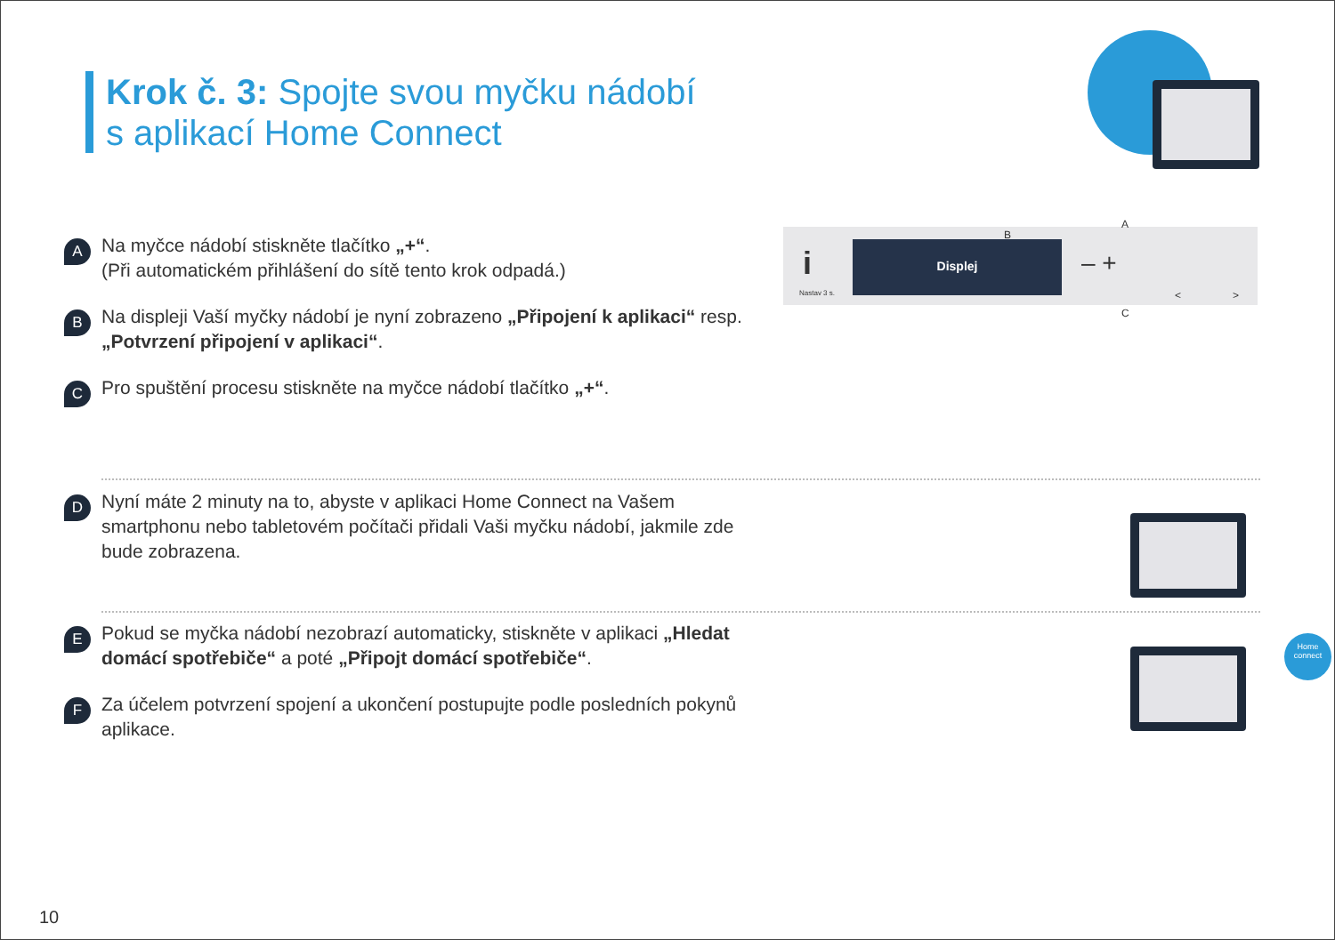Krok č. 3: Spojte svou myčku nádobí
s aplikací Home Connect
A
Na myčce nádobí stiskněte tlačítko „+“.
(Při automatickém přihlášení do sítě tento krok odpadá.)
B
Na displeji Vaší myčky nádobí je nyní zobrazeno „Připojení k aplikaci“ resp. „Potvrzení připojení v aplikaci“.
C
Pro spuštění procesu stiskněte na myčce nádobí tlačítko „+“.
Nastav 3 s.
i Displej
B
– +
A
C
< >
D
Nyní máte 2 minuty na to, abyste v aplikaci Home Connect na Vašem smartphonu nebo tabletovém počítači přidali Vaši myčku nádobí, jakmile zde bude zobrazena.
E
Pokud se myčka nádobí nezobrazí automaticky, stiskněte v aplikaci „Hledat domácí spotřebiče“ a poté „Připojt domácí spotřebiče“.
F
Za účelem potvrzení spojení a ukončení postupujte podle posledních pokynů aplikace.
Home
connect
10